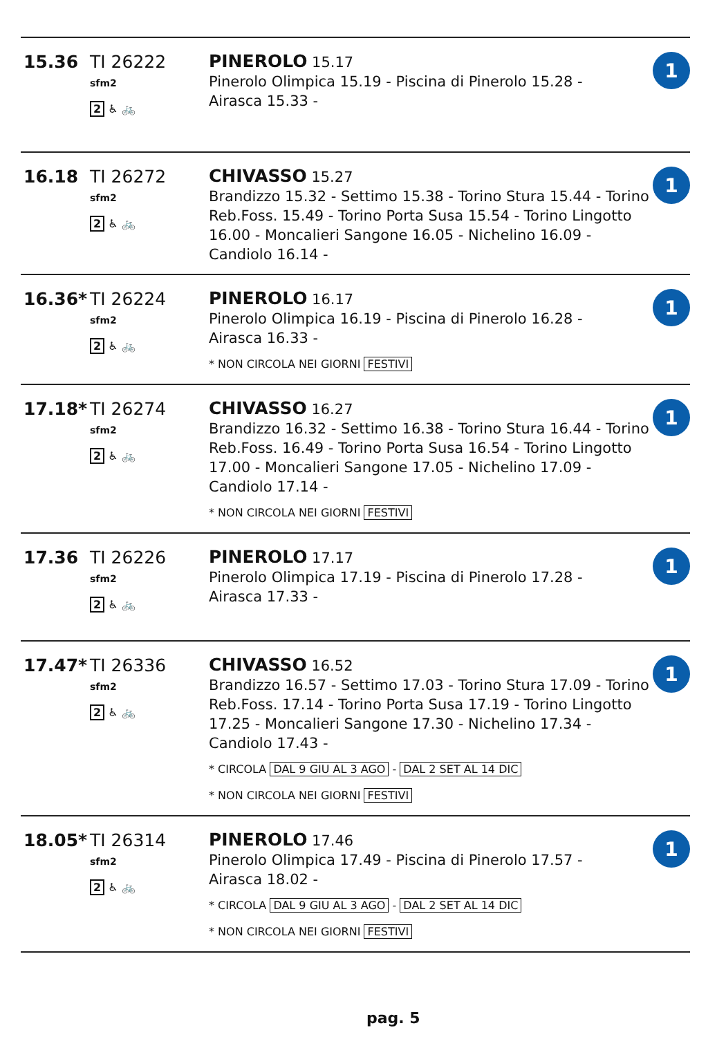15.36 TI 26222
sfm2
2 ♿ 🚲
PINEROLO 15.17
Pinerolo Olimpica 15.19 - Piscina di Pinerolo 15.28 -
Airasca 15.33 -
1
16.18 TI 26272
sfm2
2 ♿ 🚲
CHIVASSO 15.27
Brandizzo 15.32 - Settimo 15.38 - Torino Stura 15.44 - Torino Reb.Foss. 15.49 - Torino Porta Susa 15.54 - Torino Lingotto 16.00 - Moncalieri Sangone 16.05 - Nichelino 16.09 - Candiolo 16.14 -
1
16.36* TI 26224
sfm2
2 ♿ 🚲
PINEROLO 16.17
Pinerolo Olimpica 16.19 - Piscina di Pinerolo 16.28 -
Airasca 16.33 -
* NON CIRCOLA NEI GIORNI FESTIVI
1
17.18* TI 26274
sfm2
2 ♿ 🚲
CHIVASSO 16.27
Brandizzo 16.32 - Settimo 16.38 - Torino Stura 16.44 - Torino Reb.Foss. 16.49 - Torino Porta Susa 16.54 - Torino Lingotto 17.00 - Moncalieri Sangone 17.05 - Nichelino 17.09 - Candiolo 17.14 -
* NON CIRCOLA NEI GIORNI FESTIVI
1
17.36 TI 26226
sfm2
2 ♿ 🚲
PINEROLO 17.17
Pinerolo Olimpica 17.19 - Piscina di Pinerolo 17.28 -
Airasca 17.33 -
1
17.47* TI 26336
sfm2
2 ♿ 🚲
CHIVASSO 16.52
Brandizzo 16.57 - Settimo 17.03 - Torino Stura 17.09 - Torino Reb.Foss. 17.14 - Torino Porta Susa 17.19 - Torino Lingotto 17.25 - Moncalieri Sangone 17.30 - Nichelino 17.34 - Candiolo 17.43 -
* CIRCOLA DAL 9 GIU AL 3 AGO - DAL 2 SET AL 14 DIC
* NON CIRCOLA NEI GIORNI FESTIVI
1
18.05* TI 26314
sfm2
2 ♿ 🚲
PINEROLO 17.46
Pinerolo Olimpica 17.49 - Piscina di Pinerolo 17.57 -
Airasca 18.02 -
* CIRCOLA DAL 9 GIU AL 3 AGO - DAL 2 SET AL 14 DIC
* NON CIRCOLA NEI GIORNI FESTIVI
1
pag. 5